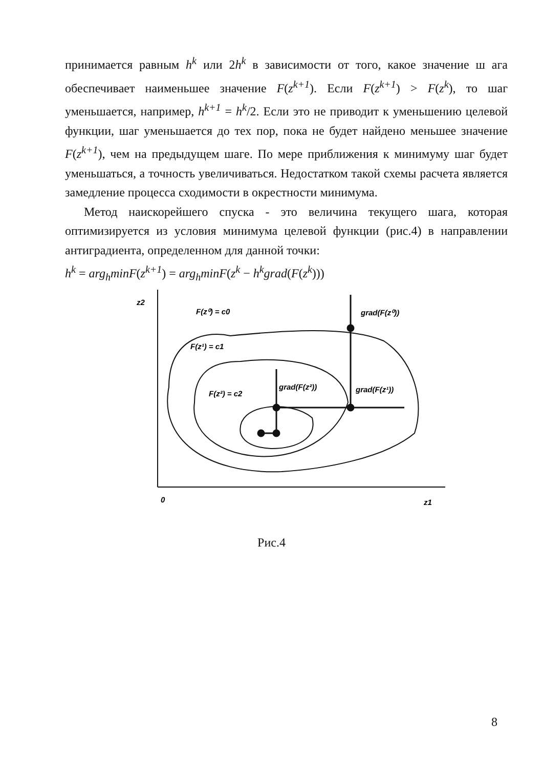принимается равным h<sup>k</sup> или 2h<sup>k</sup> в зависимости от того, какое значение ш ага обеспечивает наименьшее значение F(z<sup>k+1</sup>). Если F(z<sup>k+1</sup>) > F(z<sup>k</sup>), то шаг уменьшается, например, h<sup>k+1</sup> = h<sup>k</sup>/2. Если это не приводит к уменьшению целевой функции, шаг уменьшается до тех пор, пока не будет найдено меньшее значение F(z<sup>k+1</sup>), чем на предыдущем шаге. По мере приближения к минимуму шаг будет уменьшаться, а точность увеличиваться. Недостатком такой схемы расчета является замедление процесса сходимости в окрестности минимума.
Метод наискорейшего спуска - это величина текущего шага, которая оптимизируется из условия минимума целевой функции (рис.4) в направлении антиградиента, определенном для данной точки:
h<sup>k</sup> = arg<sub>h</sub>minF(z<sup>k+1</sup>) = arg<sub>h</sub>minF(z<sup>k</sup> − h<sup>k</sup>grad(F(z<sup>k</sup>)))
z2
F(z⁰) = c0
F(z¹) = c1
F(z²) = c2
grad(F(z²))
grad(F(z¹))
grad(F(z⁰))
0
z1
Рис.4
8